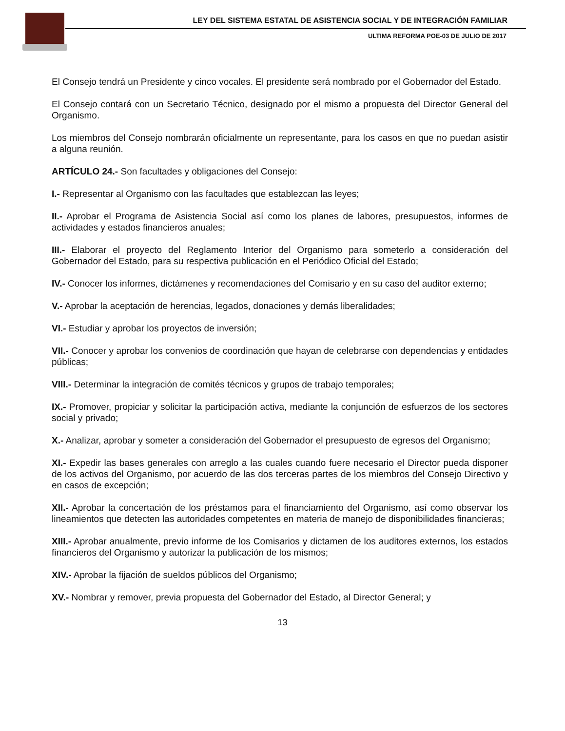LEY DEL SISTEMA ESTATAL DE ASISTENCIA SOCIAL Y DE INTEGRACIÓN FAMILIAR
ULTIMA REFORMA POE-03 DE JULIO DE 2017
El Consejo tendrá un Presidente y cinco vocales. El presidente será nombrado por el Gobernador del Estado.
El Consejo contará con un Secretario Técnico, designado por el mismo a propuesta del Director General del Organismo.
Los miembros del Consejo nombrarán oficialmente un representante, para los casos en que no puedan asistir a alguna reunión.
ARTÍCULO 24.- Son facultades y obligaciones del Consejo:
I.- Representar al Organismo con las facultades que establezcan las leyes;
II.- Aprobar el Programa de Asistencia Social así como los planes de labores, presupuestos, informes de actividades y estados financieros anuales;
III.- Elaborar el proyecto del Reglamento Interior del Organismo para someterlo a consideración del Gobernador del Estado, para su respectiva publicación en el Periódico Oficial del Estado;
IV.- Conocer los informes, dictámenes y recomendaciones del Comisario y en su caso del auditor externo;
V.- Aprobar la aceptación de herencias, legados, donaciones y demás liberalidades;
VI.- Estudiar y aprobar los proyectos de inversión;
VII.- Conocer y aprobar los convenios de coordinación que hayan de celebrarse con dependencias y entidades públicas;
VIII.- Determinar la integración de comités técnicos y grupos de trabajo temporales;
IX.- Promover, propiciar y solicitar la participación activa, mediante la conjunción de esfuerzos de los sectores social y privado;
X.- Analizar, aprobar y someter a consideración del Gobernador el presupuesto de egresos del Organismo;
XI.- Expedir las bases generales con arreglo a las cuales cuando fuere necesario el Director pueda disponer de los activos del Organismo, por acuerdo de las dos terceras partes de los miembros del Consejo Directivo y en casos de excepción;
XII.- Aprobar la concertación de los préstamos para el financiamiento del Organismo, así como observar los lineamientos que detecten las autoridades competentes en materia de manejo de disponibilidades financieras;
XIII.- Aprobar anualmente, previo informe de los Comisarios y dictamen de los auditores externos, los estados financieros del Organismo y autorizar la publicación de los mismos;
XIV.- Aprobar la fijación de sueldos públicos del Organismo;
XV.- Nombrar y remover, previa propuesta del Gobernador del Estado, al Director General; y
13